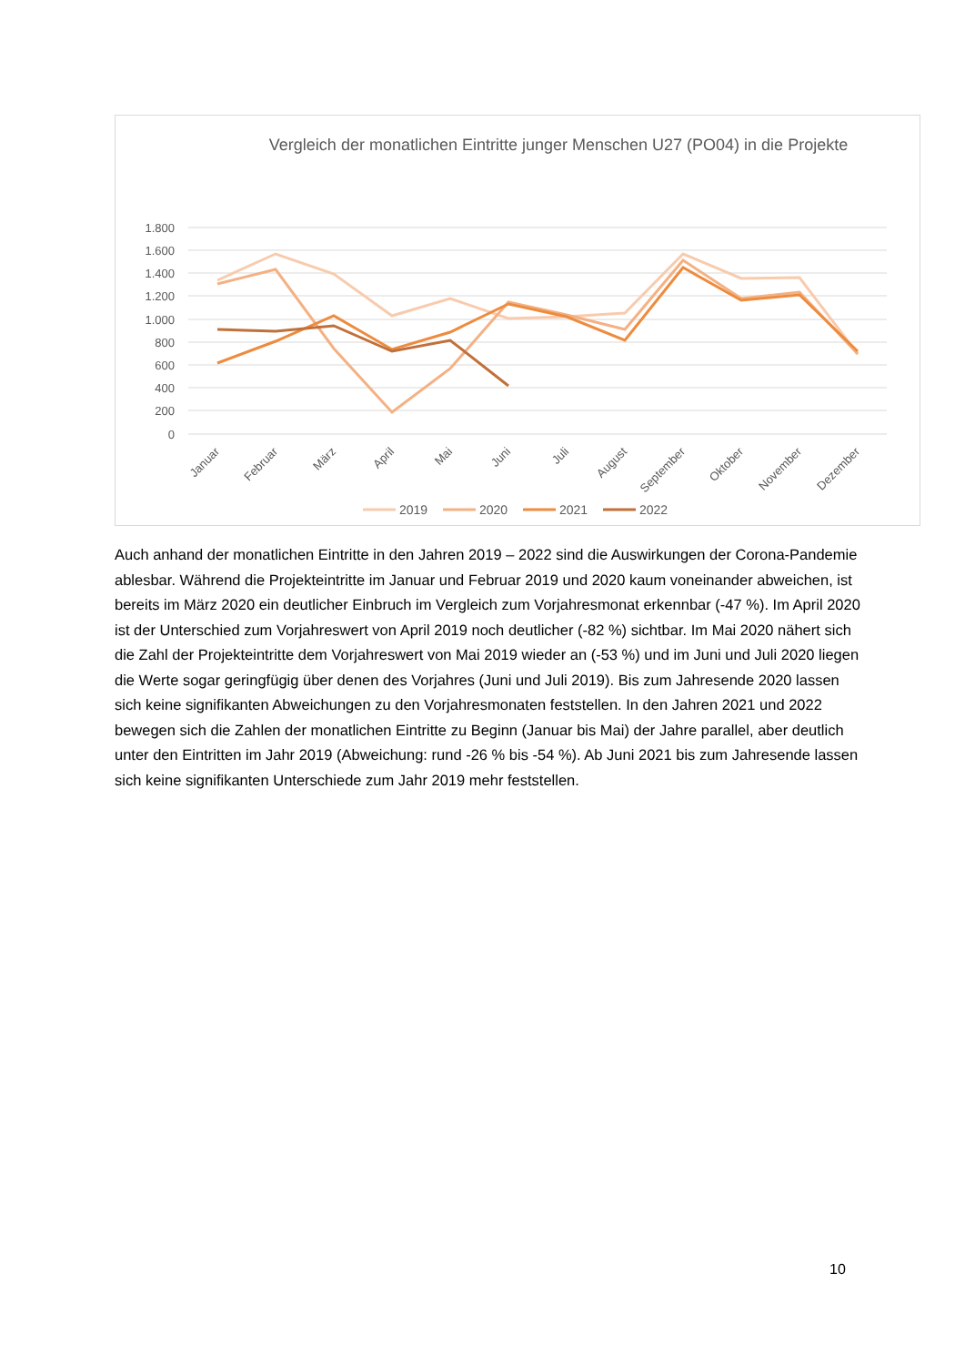Vergleich der monatlichen Eintritte junger Menschen U27 (PO04) in die Projekte
1.800
1.600
1.400
1.200
1.000
800
600
400
200
0
Januar
Februar
März
April
Mai
Juni
Juli
August
September
Oktober
November
Dezember
2019
2020
2021
2022
Auch anhand der monatlichen Eintritte in den Jahren 2019 – 2022 sind die Auswirkungen der Corona-Pandemie ablesbar. Während die Projekteintritte im Januar und Februar 2019 und 2020 kaum voneinander abweichen, ist bereits im März 2020 ein deutlicher Einbruch im Vergleich zum Vorjahresmonat erkennbar (-47 %). Im April 2020 ist der Unterschied zum Vorjahreswert von April 2019 noch deutlicher (-82 %) sichtbar. Im Mai 2020 nähert sich die Zahl der Projekteintritte dem Vorjahreswert von Mai 2019 wieder an (-53 %) und im Juni und Juli 2020 liegen die Werte sogar geringfügig über denen des Vorjahres (Juni und Juli 2019). Bis zum Jahresende 2020 lassen sich keine signifikanten Abweichungen zu den Vorjahresmonaten feststellen. In den Jahren 2021 und 2022 bewegen sich die Zahlen der monatlichen Eintritte zu Beginn (Januar bis Mai) der Jahre parallel, aber deutlich unter den Eintritten im Jahr 2019 (Abweichung: rund -26 % bis -54 %). Ab Juni 2021 bis zum Jahresende lassen sich keine signifikanten Unterschiede zum Jahr 2019 mehr feststellen.
10